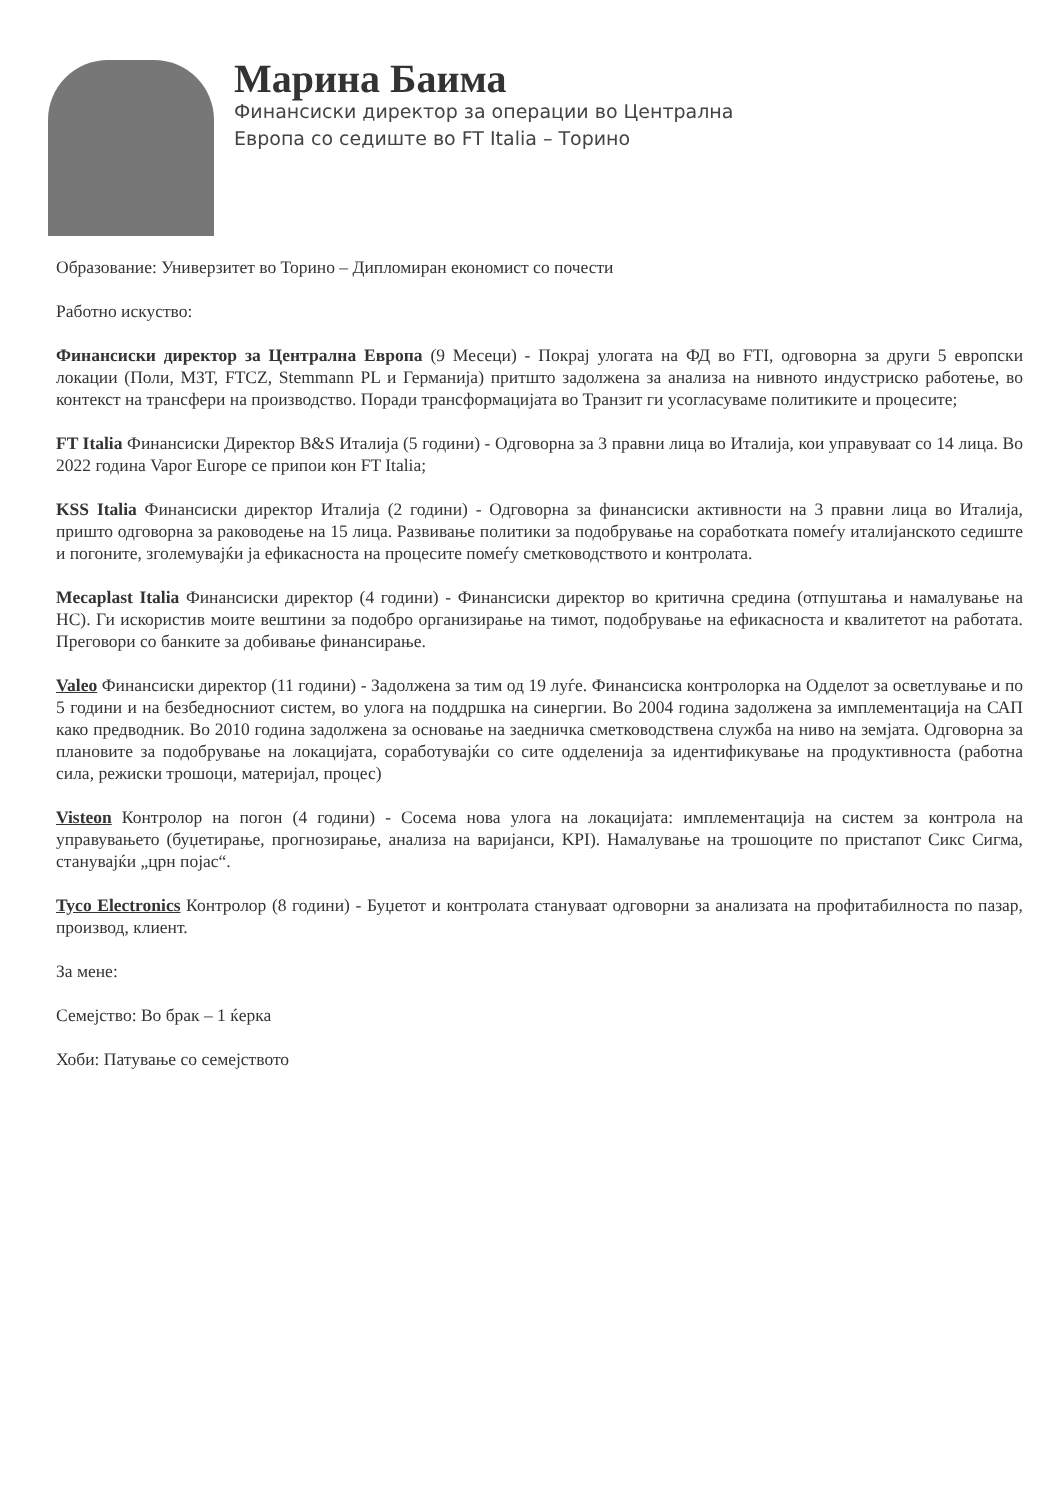Марина Баима
Финансиски директор за операции во Централна
Европа со седиште во FT Italia – Торино
Образование: Универзитет во Торино – Дипломиран економист со почести
Работно искуство:
Финансиски директор за Централна Европа (9 Месеци) - Покрај улогата на ФД во FTI, одговорна за други 5 европски локации (Поли, МЗТ, FTCZ, Stemmann PL и Германија) притшто задолжена за анализа на нивното индустриско работење, во контекст на трансфери на производство. Поради трансформацијата во Транзит ги усогласуваме политиките и процесите;
FT Italia Финансиски Директор B&S Италија (5 години) - Одговорна за 3 правни лица во Италија, кои управуваат со 14 лица. Во 2022 година Vapor Europe се припои кон FT Italia;
KSS Italia Финансиски директор Италија (2 години) - Одговорна за финансиски активности на 3 правни лица во Италија, пришто одговорна за раководење на 15 лица. Развивање политики за подобрување на соработката помеѓу италијанското седиште и погоните, зголемувајќи ја ефикасноста на процесите помеѓу сметководството и контролата.
Mecaplast Italia Финансиски директор (4 години) - Финансиски директор во критична средина (отпуштања и намалување на HC). Ги искористив моите вештини за подобро организирање на тимот, подобрување на ефикасноста и квалитетот на работата. Преговори со банките за добивање финансирање.
Valeo Финансиски директор (11 години) - Задолжена за тим од 19 луѓе. Финансиска контролорка на Одделот за осветлување и по 5 години и на безбедносниот систем, во улога на поддршка на синергии. Во 2004 година задолжена за имплементација на САП како предводник. Во 2010 година задолжена за основање на заедничка сметководствена служба на ниво на земјата. Одговорна за плановите за подобрување на локацијата, соработувајќи со сите одделенија за идентификување на продуктивноста (работна сила, режиски трошоци, материјал, процес)
Visteon Контролор на погон (4 години) - Сосема нова улога на локацијата: имплементација на систем за контрола на управувањето (буџетирање, прогнозирање, анализа на варијанси, KPI). Намалување на трошоците по пристапот Сикс Сигма, станувајќи „црн појас“.
Tyco Electronics Контролор (8 години) - Буџетот и контролата стануваат одговорни за анализата на профитабилноста по пазар, производ, клиент.
За мене:
Семејство: Во брак – 1 ќерка
Хоби: Патување со семејството